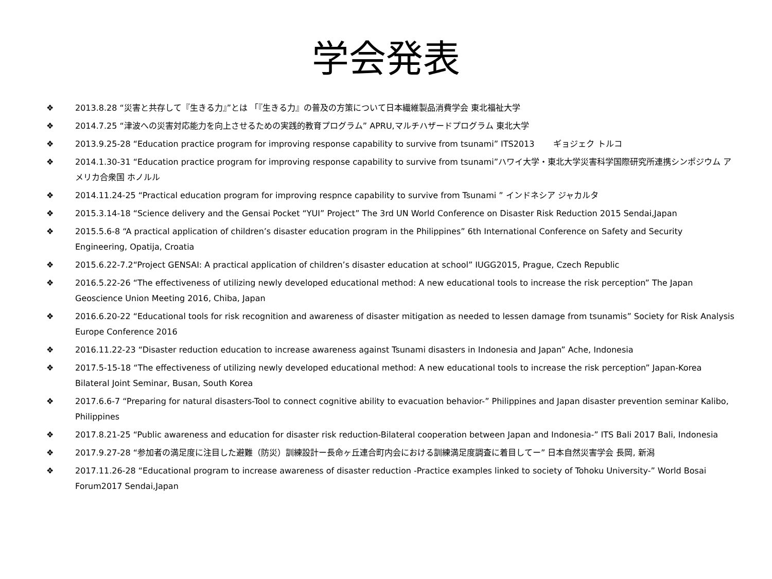学会発表
❖ 2013.8.28 “災害と共存して『生きる力』”とは 「『生きる力』の普及の方策について日本繊維製品消費学会 東北福祉大学
❖ 2014.7.25 “津波への災害対応能力を向上させるための実践的教育プログラム” APRU,マルチハザードプログラム 東北大学
❖ 2013.9.25-28 “Education practice program for improving response capability to survive from tsunami” ITS2013 　　ギョジェク トルコ
❖ 2014.1.30-31 “Education practice program for improving response capability to survive from tsunami”ハワイ大学・東北大学災害科学国際研究所連携シンポジウム アメリカ合衆国 ホノルル
❖ 2014.11.24-25 “Practical education program for improving respnce capability to survive from Tsunami ” インドネシア ジャカルタ
❖ 2015.3.14-18 “Science delivery and the Gensai Pocket “YUI” Project” The 3rd UN World Conference on Disaster Risk Reduction 2015 Sendai,Japan
❖ 2015.5.6-8 “A practical application of children’s disaster education program in the Philippines” 6th International Conference on Safety and Security Engineering, Opatija, Croatia
❖ 2015.6.22-7.2“Project GENSAI: A practical application of children’s disaster education at school” IUGG2015, Prague, Czech Republic
❖ 2016.5.22-26 “The effectiveness of utilizing newly developed educational method: A new educational tools to increase the risk perception” The Japan Geoscience Union Meeting 2016, Chiba, Japan
❖ 2016.6.20-22 “Educational tools for risk recognition and awareness of disaster mitigation as needed to lessen damage from tsunamis” Society for Risk Analysis Europe Conference 2016
❖ 2016.11.22-23 “Disaster reduction education to increase awareness against Tsunami disasters in Indonesia and Japan” Ache, Indonesia
❖ 2017.5-15-18 “The effectiveness of utilizing newly developed educational method: A new educational tools to increase the risk perception” Japan-Korea Bilateral Joint Seminar, Busan, South Korea
❖ 2017.6.6-7 “Preparing for natural disasters-Tool to connect cognitive ability to evacuation behavior-” Philippines and Japan disaster prevention seminar Kalibo, Philippines
❖ 2017.8.21-25 “Public awareness and education for disaster risk reduction-Bilateral cooperation between Japan and Indonesia-” ITS Bali 2017 Bali, Indonesia
❖ 2017.9.27-28 “参加者の満足度に注目した避難（防災）訓練設計ー長命ヶ丘連合町内会における訓練満足度調査に着目してー” 日本自然災害学会 長岡, 新潟
❖ 2017.11.26-28 “Educational program to increase awareness of disaster reduction -Practice examples linked to society of Tohoku University-” World Bosai Forum2017 Sendai,Japan